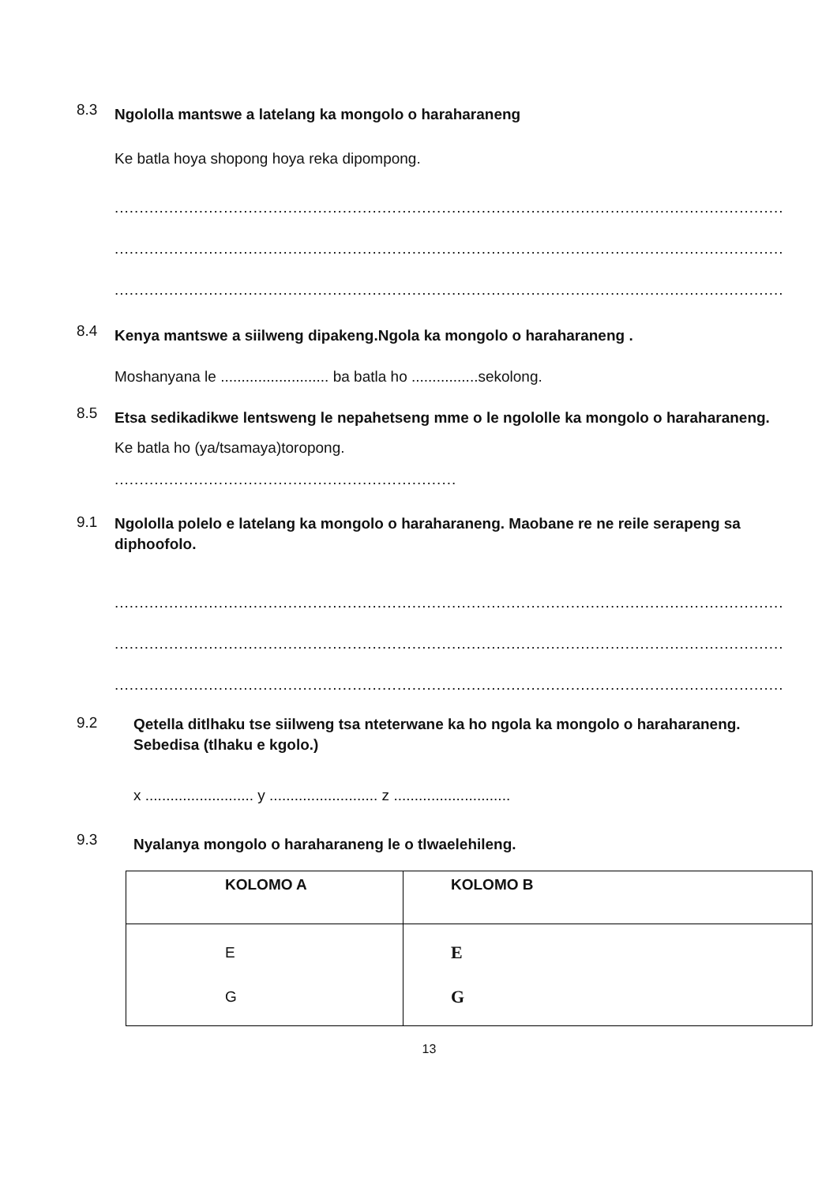8.3 Ngololla mantswe a latelang ka mongolo o haraharaneng
Ke batla hoya shopong hoya reka dipompong.
............................................................................................................................................................
............................................................................................................................................................
............................................................................................................................................................
8.4 Kenya mantswe a siilweng dipakeng.Ngola ka mongolo o haraharaneng .
Moshanyana le .......................... ba batla ho ................sekolong.
8.5 Etsa sedikadikwe lentsweng le nepahetseng mme o le ngololle ka mongolo o haraharaneng.
Ke batla ho (ya/tsamaya)toropong.
.....................................................................
9.1 Ngololla polelo e latelang ka mongolo o haraharaneng. Maobane re ne reile serapeng sa diphoofolo.
............................................................................................................................................................
............................................................................................................................................................
............................................................................................................................................................
9.2 Qetella ditlhaku tse siilweng tsa nteterwane ka ho ngola ka mongolo o haraharaneng. Sebedisa (tlhaku e kgolo.)
x .......................... y .......................... z ............................
9.3 Nyalanya mongolo o haraharaneng le o tlwaelehileng.
| KOLOMO A | KOLOMO B |
| --- | --- |
| E G | E G |
13